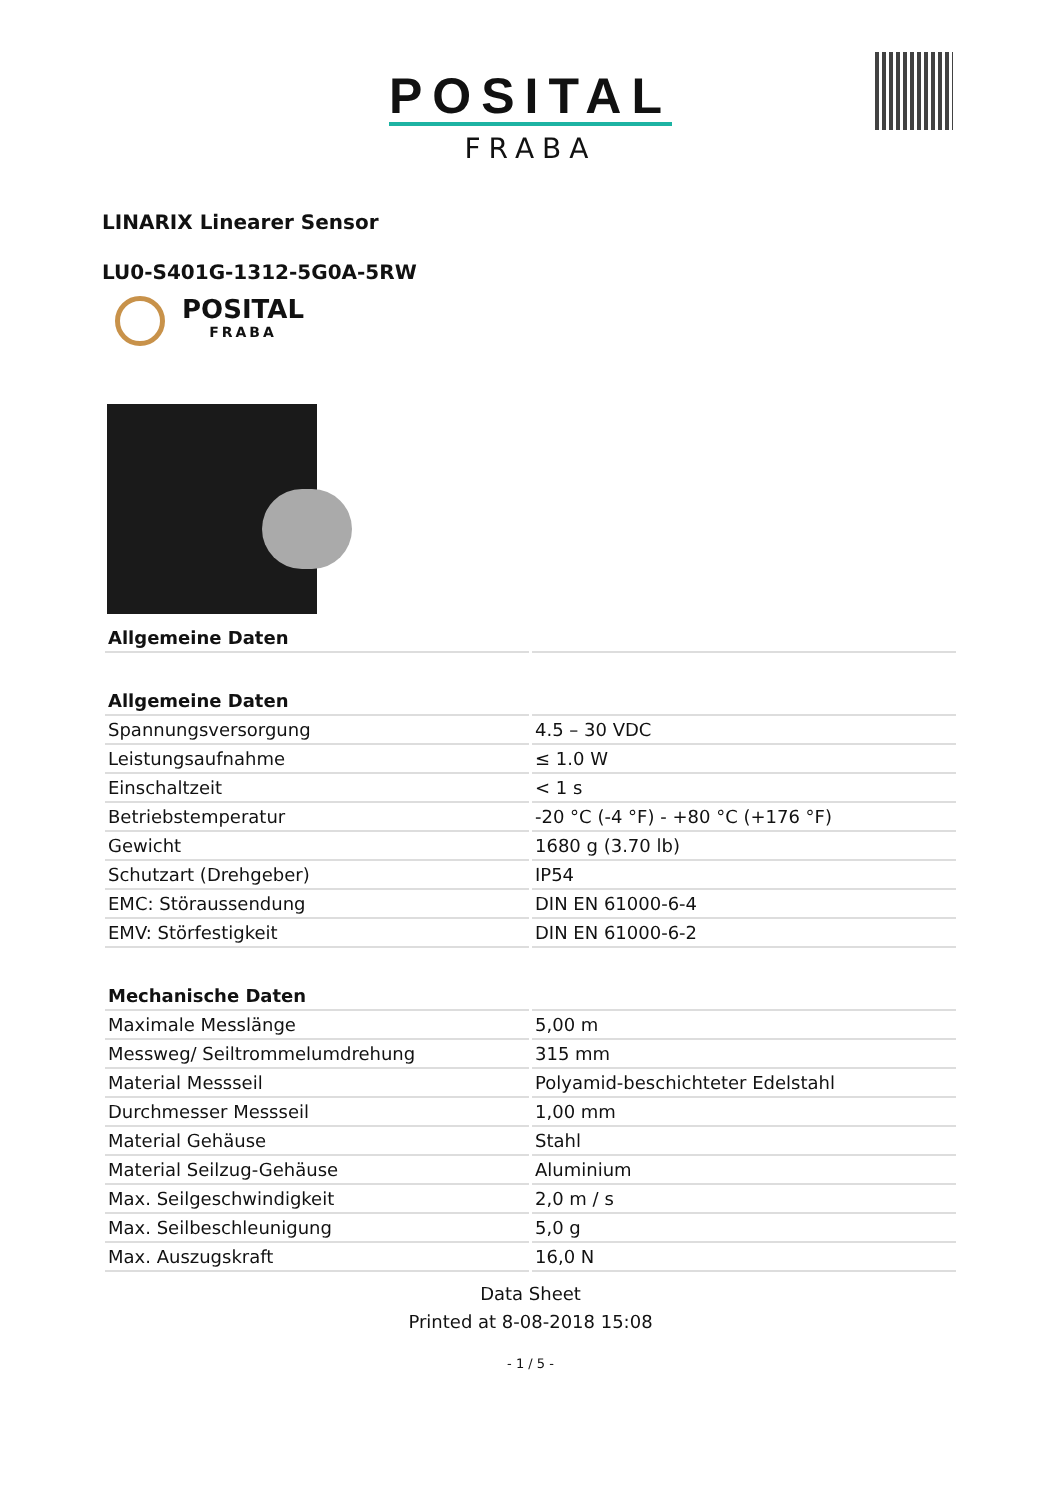POSITAL
FRABA
LINARIX Linearer Sensor
LU0-S401G-1312-5G0A-5RW
POSITAL
FRABA
| Allgemeine Daten | |
| --- | --- |
| Allgemeine Daten | |
| Spannungsversorgung | 4.5 – 30 VDC |
| Leistungsaufnahme | ≤ 1.0 W |
| Einschaltzeit | < 1 s |
| Betriebstemperatur | -20 °C (-4 °F) - +80 °C (+176 °F) |
| Gewicht | 1680 g (3.70 lb) |
| Schutzart (Drehgeber) | IP54 |
| EMC: Störaussendung | DIN EN 61000-6-4 |
| EMV: Störfestigkeit | DIN EN 61000-6-2 |
| Mechanische Daten | |
| Maximale Messlänge | 5,00 m |
| Messweg/ Seiltrommelumdrehung | 315 mm |
| Material Messseil | Polyamid-beschichteter Edelstahl |
| Durchmesser Messseil | 1,00 mm |
| Material Gehäuse | Stahl |
| Material Seilzug-Gehäuse | Aluminium |
| Max. Seilgeschwindigkeit | 2,0 m / s |
| Max. Seilbeschleunigung | 5,0 g |
| Max. Auszugskraft | 16,0 N |
Data Sheet
Printed at 8-08-2018 15:08
- 1 / 5 -